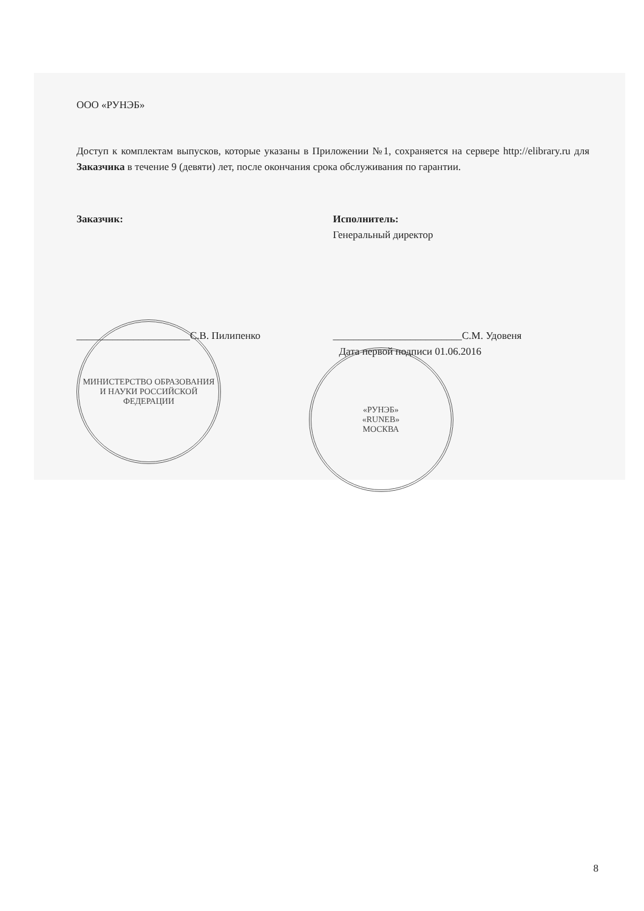ООО «РУНЭБ»
Доступ к комплектам выпусков, которые указаны в Приложении №1, сохраняется на сервере http://elibrary.ru для Заказчика в течение 9 (девяти) лет, после окончания срока обслуживания по гарантии.
Заказчик:
______________________С.В. Пилипенко
МИНИСТЕРСТВО ОБРАЗОВАНИЯ И НАУКИ РОССИЙСКОЙ ФЕДЕРАЦИИ
Исполнитель:
Генеральный директор
_________________________С.М. Удовеня
Дата первой подписи 01.06.2016
«РУНЭБ»
«RUNEB»
МОСКВА
8